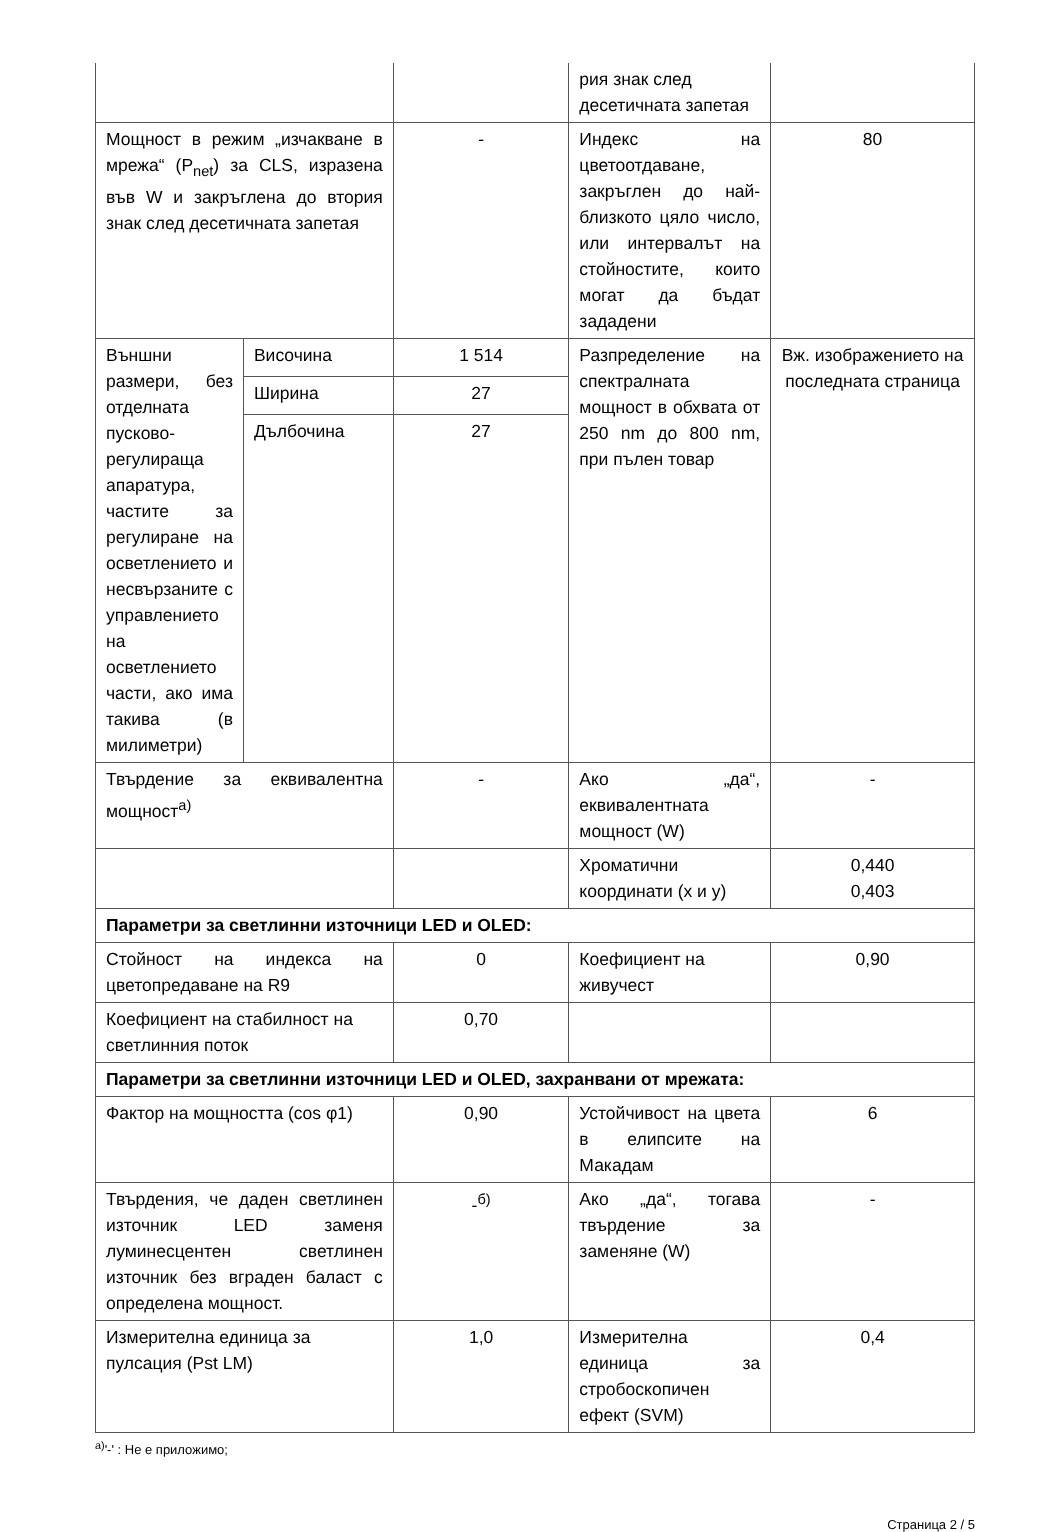| | | | рия знак след десетичната запетая | |
| Мощност в режим „изчакване в мрежа“ (P<sub>net</sub>) за CLS, изразена във W и закръглена до втория знак след десетичната запетая | | - | Индекс на цветоотдаване, закръглен до най-близкото цяло число, или интервалът на стойностите, които могат да бъдат зададени | 80 |
| Външни размери, без отделната пусково-регулираща апаратура, частите за регулиране на осветлението и несвързаните с управлението на осветлението части, ако има такива (в милиметри) | Височина | 1 514 | Разпределение на спектралната мощност в обхвата от 250 nm до 800 nm, при пълен товар | Вж. изображението на последната страница |
| | Ширина | 27 | | |
| | Дълбочина | 27 | | |
| Твърдение за еквивалентна мощност<sup>а)</sup> | | - | Ако „да“, еквивалентната мощност (W) | - |
| | | | Хроматични координати (x и y) | 0,440 0,403 |
| Параметри за светлинни източници LED и OLED: | | | | |
| Стойност на индекса на цветопредаване на R9 | | 0 | Коефициент на живучест | 0,90 |
| Коефициент на стабилност на светлинния поток | | 0,70 | | |
| Параметри за светлинни източници LED и OLED, захранвани от мрежата: | | | | |
| Фактор на мощността (cos φ1) | | 0,90 | Устойчивост на цвета в елипсите на Макадам | 6 |
| Твърдения, че даден светлинен източник LED заменя луминесцентен светлинен източник без вграден баласт с определена мощност. | | -<sup>б)</sup> | Ако „да“, тогава твърдение за заменяне (W) | - |
| Измерителна единица за пулсация (Pst LM) | | 1,0 | Измерителна единица за стробоскопичен ефект (SVM) | 0,4 |
<sup>a)</sup> '-' : Не е приложимо;
Страница 2 / 5